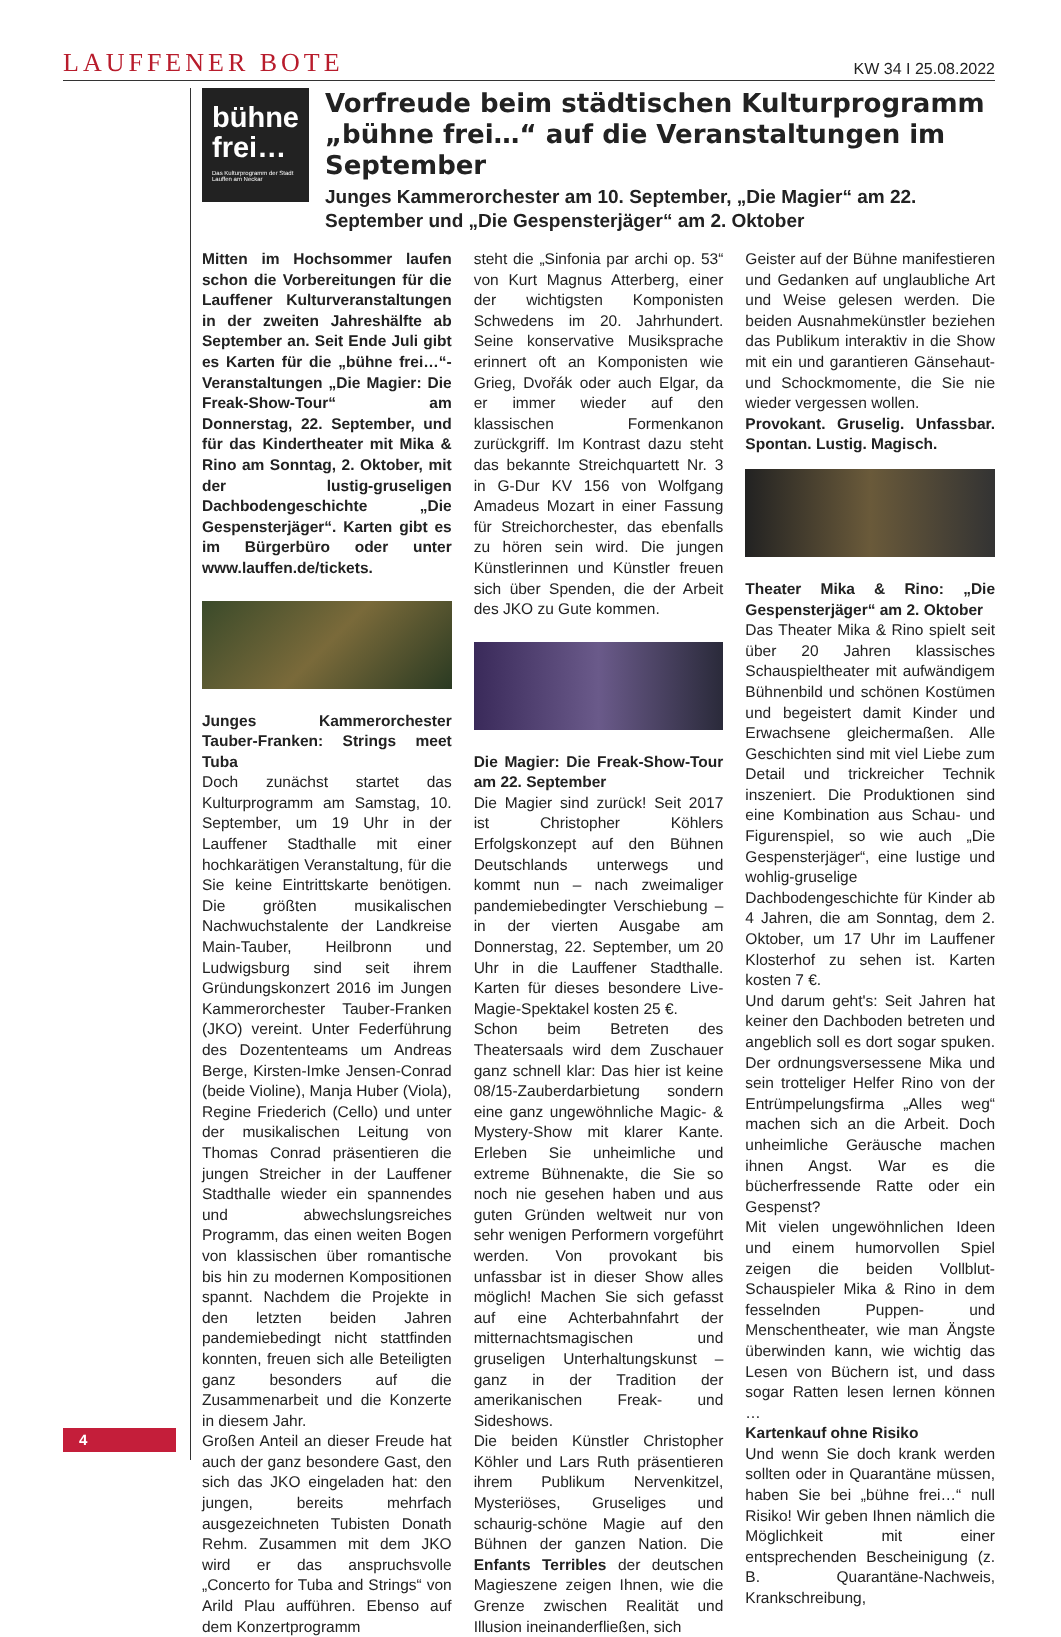LAUFFENER BOTE KW 34 I 25.08.2022
bühne frei…
Das Kulturprogramm der Stadt Lauffen am Neckar
Vorfreude beim städtischen Kulturprogramm „bühne frei…“ auf die Veranstaltungen im September
Junges Kammerorchester am 10. September, „Die Magier“ am 22. September und „Die Gespensterjäger“ am 2. Oktober
Mitten im Hochsommer laufen schon die Vorbereitungen für die Lauffener Kulturveranstaltungen in der zweiten Jahreshälfte ab September an. Seit Ende Juli gibt es Karten für die „bühne frei…“-Veranstaltungen „Die Magier: Die Freak-Show-Tour“ am Donnerstag, 22. September, und für das Kindertheater mit Mika & Rino am Sonntag, 2. Oktober, mit der lustig-gruseligen Dachbodengeschichte „Die Gespensterjäger“. Karten gibt es im Bürgerbüro oder unter www.lauffen.de/tickets.
Junges Kammerorchester Tauber-Franken: Strings meet Tuba
Doch zunächst startet das Kulturprogramm am Samstag, 10. September, um 19 Uhr in der Lauffener Stadthalle mit einer hochkarätigen Veranstaltung, für die Sie keine Eintrittskarte benötigen. Die größten musikalischen Nachwuchstalente der Landkreise Main-Tauber, Heilbronn und Ludwigsburg sind seit ihrem Gründungskonzert 2016 im Jungen Kammerorchester Tauber-Franken (JKO) vereint. Unter Federführung des Dozententeams um Andreas Berge, Kirsten-Imke Jensen-Conrad (beide Violine), Manja Huber (Viola), Regine Friederich (Cello) und unter der musikalischen Leitung von Thomas Conrad präsentieren die jungen Streicher in der Lauffener Stadthalle wieder ein spannendes und abwechslungsreiches Programm, das einen weiten Bogen von klassischen über romantische bis hin zu modernen Kompositionen spannt. Nachdem die Projekte in den letzten beiden Jahren pandemiebedingt nicht stattfinden konnten, freuen sich alle Beteiligten ganz besonders auf die Zusammenarbeit und die Konzerte in diesem Jahr.
Großen Anteil an dieser Freude hat auch der ganz besondere Gast, den sich das JKO eingeladen hat: den jungen, bereits mehrfach ausgezeichneten Tubisten Donath Rehm. Zusammen mit dem JKO wird er das anspruchsvolle „Concerto for Tuba and Strings“ von Arild Plau aufführen. Ebenso auf dem Konzertprogramm
steht die „Sinfonia par archi op. 53“ von Kurt Magnus Atterberg, einer der wichtigsten Komponisten Schwedens im 20. Jahrhundert. Seine konservative Musiksprache erinnert oft an Komponisten wie Grieg, Dvořák oder auch Elgar, da er immer wieder auf den klassischen Formenkanon zurückgriff. Im Kontrast dazu steht das bekannte Streichquartett Nr. 3 in G-Dur KV 156 von Wolfgang Amadeus Mozart in einer Fassung für Streichorchester, das ebenfalls zu hören sein wird. Die jungen Künstlerinnen und Künstler freuen sich über Spenden, die der Arbeit des JKO zu Gute kommen.
Die Magier: Die Freak-Show-Tour am 22. September
Die Magier sind zurück! Seit 2017 ist Christopher Köhlers Erfolgskonzept auf den Bühnen Deutschlands unterwegs und kommt nun – nach zweimaliger pandemiebedingter Verschiebung – in der vierten Ausgabe am Donnerstag, 22. September, um 20 Uhr in die Lauffener Stadthalle. Karten für dieses besondere Live-Magie-Spektakel kosten 25 €.
Schon beim Betreten des Theatersaals wird dem Zuschauer ganz schnell klar: Das hier ist keine 08/15-Zauberdarbietung sondern eine ganz ungewöhnliche Magic- & Mystery-Show mit klarer Kante. Erleben Sie unheimliche und extreme Bühnenakte, die Sie so noch nie gesehen haben und aus guten Gründen weltweit nur von sehr wenigen Performern vorgeführt werden. Von provokant bis unfassbar ist in dieser Show alles möglich! Machen Sie sich gefasst auf eine Achterbahnfahrt der mitternachtsmagischen und gruseligen Unterhaltungskunst – ganz in der Tradition der amerikanischen Freak- und Sideshows.
Die beiden Künstler Christopher Köhler und Lars Ruth präsentieren ihrem Publikum Nervenkitzel, Mysteriöses, Gruseliges und schaurig-schöne Magie auf den Bühnen der ganzen Nation. Die Enfants Terribles der deutschen Magieszene zeigen Ihnen, wie die Grenze zwischen Realität und Illusion ineinanderfließen, sich
Geister auf der Bühne manifestieren und Gedanken auf unglaubliche Art und Weise gelesen werden. Die beiden Ausnahmekünstler beziehen das Publikum interaktiv in die Show mit ein und garantieren Gänsehaut- und Schockmomente, die Sie nie wieder vergessen wollen.
Provokant. Gruselig. Unfassbar. Spontan. Lustig. Magisch.
Theater Mika & Rino: „Die Gespensterjäger“ am 2. Oktober
Das Theater Mika & Rino spielt seit über 20 Jahren klassisches Schauspieltheater mit aufwändigem Bühnenbild und schönen Kostümen und begeistert damit Kinder und Erwachsene gleichermaßen. Alle Geschichten sind mit viel Liebe zum Detail und trickreicher Technik inszeniert. Die Produktionen sind eine Kombination aus Schau- und Figurenspiel, so wie auch „Die Gespensterjäger“, eine lustige und wohlig-gruselige Dachbodengeschichte für Kinder ab 4 Jahren, die am Sonntag, dem 2. Oktober, um 17 Uhr im Lauffener Klosterhof zu sehen ist. Karten kosten 7 €.
Und darum geht's: Seit Jahren hat keiner den Dachboden betreten und angeblich soll es dort sogar spuken. Der ordnungsversessene Mika und sein trotteliger Helfer Rino von der Entrümpelungsfirma „Alles weg“ machen sich an die Arbeit. Doch unheimliche Geräusche machen ihnen Angst. War es die bücherfressende Ratte oder ein Gespenst?
Mit vielen ungewöhnlichen Ideen und einem humorvollen Spiel zeigen die beiden Vollblut-Schauspieler Mika & Rino in dem fesselnden Puppen- und Menschentheater, wie man Ängste überwinden kann, wie wichtig das Lesen von Büchern ist, und dass sogar Ratten lesen lernen können …
Kartenkauf ohne Risiko
Und wenn Sie doch krank werden sollten oder in Quarantäne müssen, haben Sie bei „bühne frei…“ null Risiko! Wir geben Ihnen nämlich die Möglichkeit mit einer entsprechenden Bescheinigung (z. B. Quarantäne-Nachweis, Krankschreibung,
4